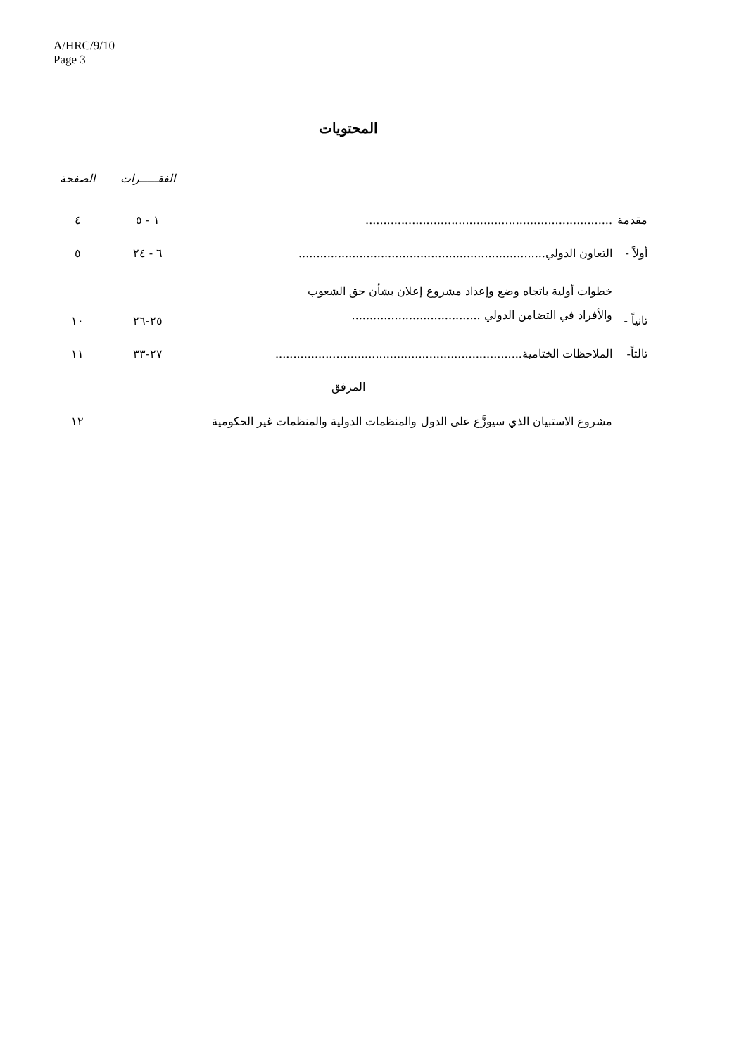A/HRC/9/10
Page 3
المحتويات
الفقـــــرات الصفحة
مقدمة..................................................................... ١ - ٥ ٤
أولاً - التعاون الدولي ..................................................................... ٦ - ٢٤ ٥
ثانياً - خطوات أولية باتجاه وضع وإعداد مشروع إعلان بشأن حق الشعوب
والأفراد في التضامن الدولي .................................... ٢٥-٢٦ ١٠
ثالثاً- الملاحظات الختامية ..................................................................... ٢٧-٣٣ ١١
المرفق
مشروع الاستبيان الذي سيوزَّع على الدول والمنظمات الدولية والمنظمات غير الحكومية ١٢